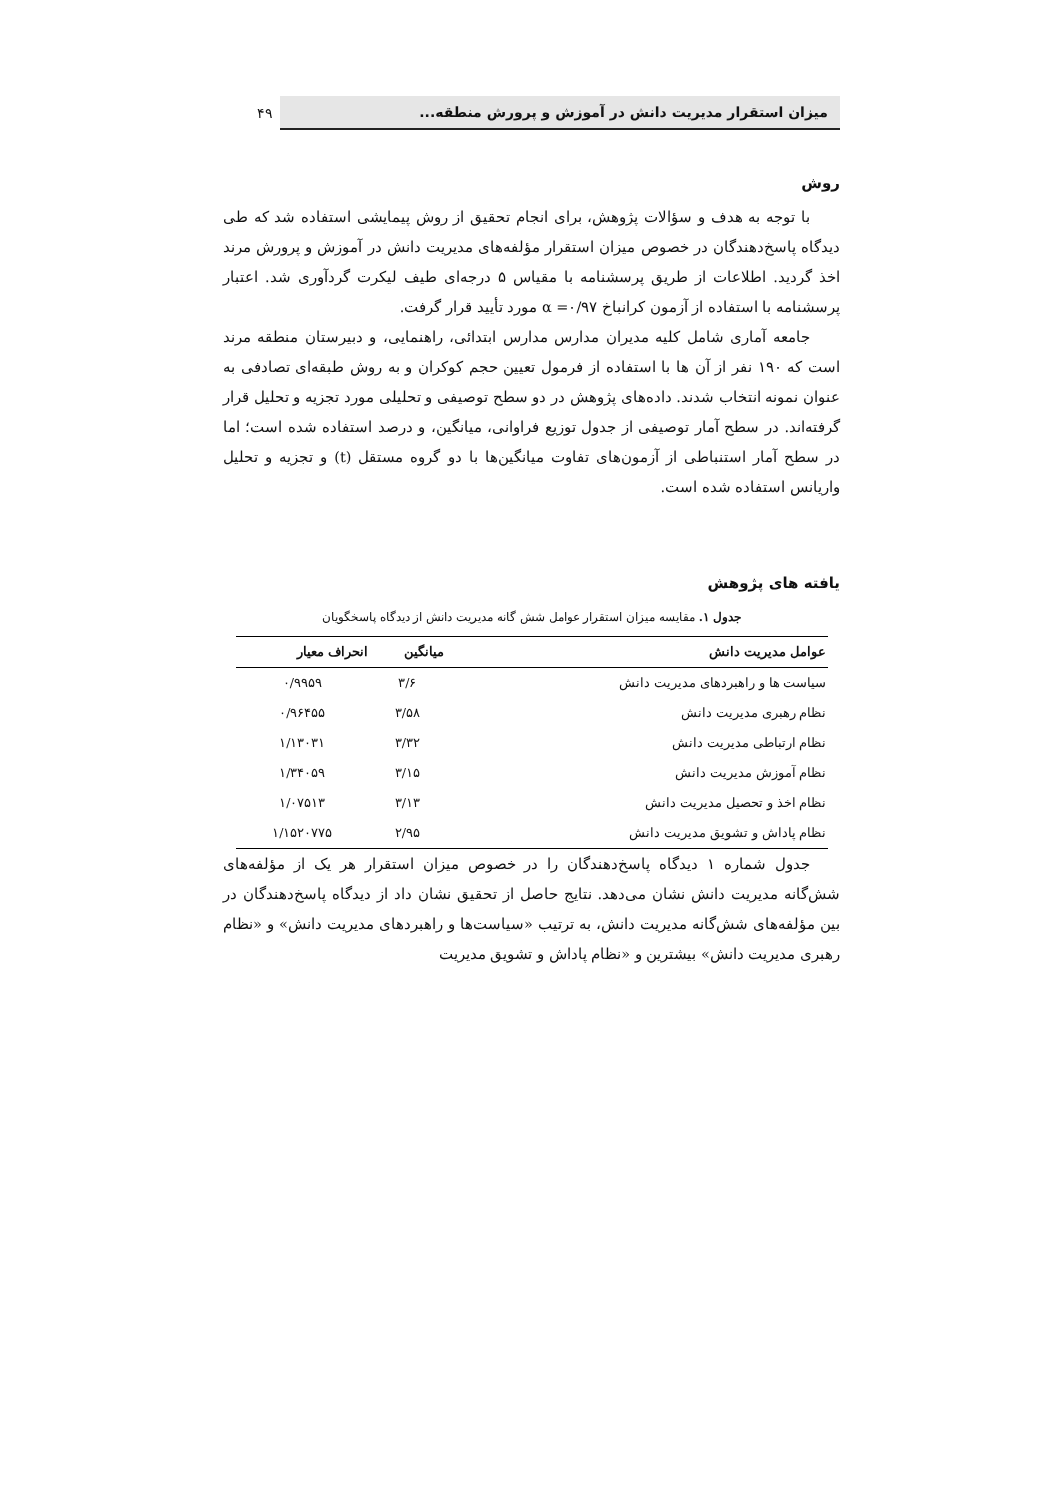میزان استقرار مدیریت دانش در آموزش و پرورش منطقه...
۴۹
روش
با توجه به هدف و سؤالات پژوهش، برای انجام تحقیق از روش پیمایشی استفاده شد که طی دیدگاه پاسخ‌دهندگان در خصوص میزان استقرار مؤلفه‌های مدیریت دانش در آموزش و پرورش مرند اخذ گردید. اطلاعات از طریق پرسشنامه با مقیاس ۵ درجه‌ای طیف لیکرت گردآوری شد. اعتبار پرسشنامه با استفاده از آزمون کرانباخ α =۰/۹۷ مورد تأیید قرار گرفت.
جامعه آماری شامل کلیه مدیران مدارس مدارس ابتدائی، راهنمایی، و دبیرستان منطقه مرند است که ۱۹۰ نفر از آن ها با استفاده از فرمول تعیین حجم کوکران و به روش طبقه‌ای تصادفی به عنوان نمونه انتخاب شدند. داده‌های پژوهش در دو سطح توصیفی و تحلیلی مورد تجزیه و تحلیل قرار گرفته‌اند. در سطح آمار توصیفی از جدول توزیع فراوانی، میانگین، و درصد استفاده شده است؛ اما در سطح آمار استنباطی از آزمون‌های تفاوت میانگین‌ها با دو گروه مستقل (t) و تجزیه و تحلیل واریانس استفاده شده است.
یافته های پژوهش
جدول ۱. مقایسه میزان استقرار عوامل شش گانه مدیریت دانش از دیدگاه پاسخگویان
| عوامل مدیریت دانش | میانگین | انحراف معیار |
| --- | --- | --- |
| سیاست ها و راهبردهای مدیریت دانش | ۳/۶ | ۰/۹۹۵۹ |
| نظام رهبری مدیریت دانش | ۳/۵۸ | ۰/۹۶۴۵۵ |
| نظام ارتباطی مدیریت دانش | ۳/۳۲ | ۱/۱۳۰۳۱ |
| نظام آموزش مدیریت دانش | ۳/۱۵ | ۱/۳۴۰۵۹ |
| نظام اخذ و تحصیل مدیریت دانش | ۳/۱۳ | ۱/۰۷۵۱۳ |
| نظام پاداش و تشویق مدیریت دانش | ۲/۹۵ | ۱/۱۵۲۰۷۷۵ |
جدول شماره ۱ دیدگاه پاسخ‌دهندگان را در خصوص میزان استقرار هر یک از مؤلفه‌های شش‌گانه مدیریت دانش نشان می‌دهد. نتایج حاصل از تحقیق نشان داد از دیدگاه پاسخ‌دهندگان در بین مؤلفه‌های شش‌گانه مدیریت دانش، به ترتیب «سیاست‌ها و راهبردهای مدیریت دانش» و «نظام رهبری مدیریت دانش» بیشترین و «نظام پاداش و تشویق مدیریت